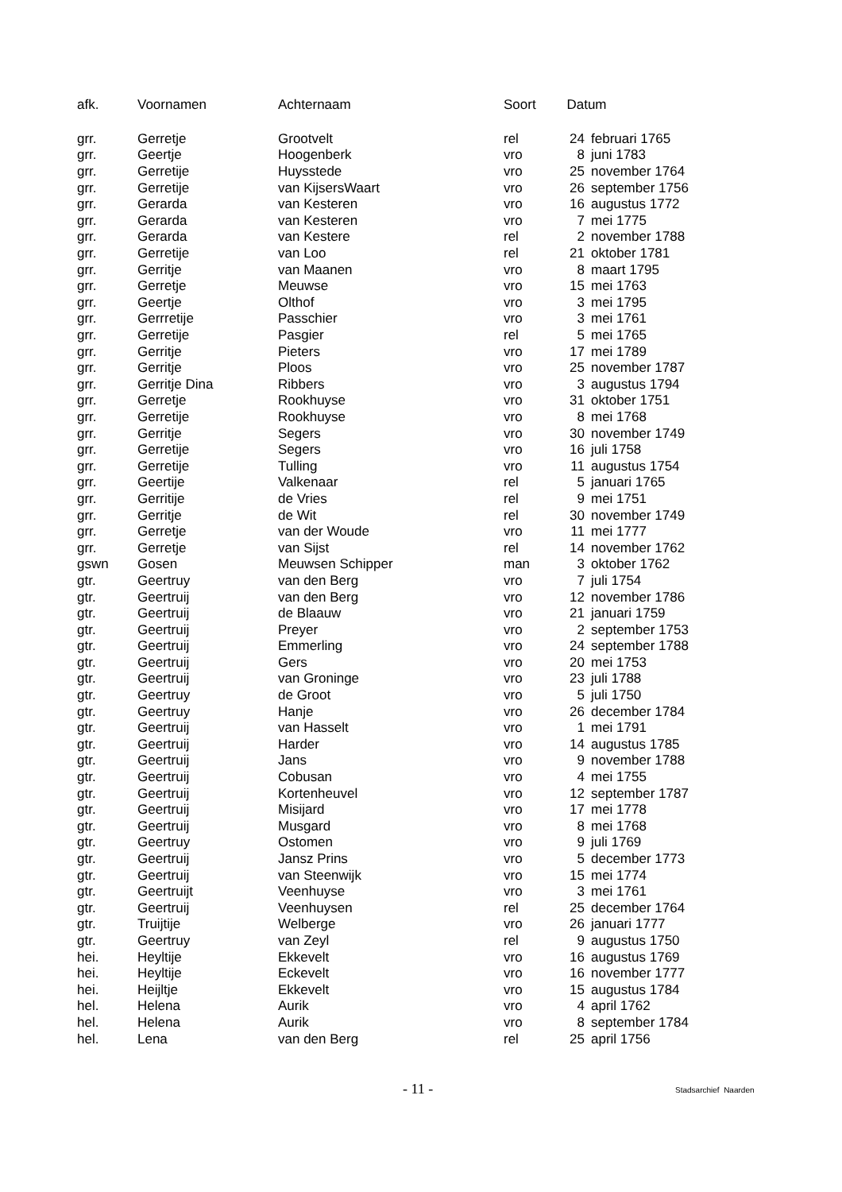| afk. | Voornamen | Achternaam | Soort | Datum | |
| --- | --- | --- | --- | --- | --- |
| grr. | Gerretje | Grootvelt | rel | 24 | februari 1765 |
| grr. | Geertje | Hoogenberk | vro | 8 | juni 1783 |
| grr. | Gerretije | Huysstede | vro | 25 | november 1764 |
| grr. | Gerretije | van KijsersWaart | vro | 26 | september 1756 |
| grr. | Gerarda | van Kesteren | vro | 16 | augustus 1772 |
| grr. | Gerarda | van Kesteren | vro | 7 | mei 1775 |
| grr. | Gerarda | van Kestere | rel | 2 | november 1788 |
| grr. | Gerretije | van Loo | rel | 21 | oktober 1781 |
| grr. | Gerritje | van Maanen | vro | 8 | maart 1795 |
| grr. | Gerretje | Meuwse | vro | 15 | mei 1763 |
| grr. | Geertje | Olthof | vro | 3 | mei 1795 |
| grr. | Gerrretije | Passchier | vro | 3 | mei 1761 |
| grr. | Gerretije | Pasgier | rel | 5 | mei 1765 |
| grr. | Gerritje | Pieters | vro | 17 | mei 1789 |
| grr. | Gerritje | Ploos | vro | 25 | november 1787 |
| grr. | Gerritje Dina | Ribbers | vro | 3 | augustus 1794 |
| grr. | Gerretje | Rookhuyse | vro | 31 | oktober 1751 |
| grr. | Gerretije | Rookhuyse | vro | 8 | mei 1768 |
| grr. | Gerritje | Segers | vro | 30 | november 1749 |
| grr. | Gerretije | Segers | vro | 16 | juli 1758 |
| grr. | Gerretije | Tulling | vro | 11 | augustus 1754 |
| grr. | Geertije | Valkenaar | rel | 5 | januari 1765 |
| grr. | Gerritije | de Vries | rel | 9 | mei 1751 |
| grr. | Gerritje | de Wit | rel | 30 | november 1749 |
| grr. | Gerretje | van der Woude | vro | 11 | mei 1777 |
| grr. | Gerretje | van Sijst | rel | 14 | november 1762 |
| gswn | Gosen | Meuwsen Schipper | man | 3 | oktober 1762 |
| gtr. | Geertruy | van den Berg | vro | 7 | juli 1754 |
| gtr. | Geertruij | van den Berg | vro | 12 | november 1786 |
| gtr. | Geertruij | de Blaauw | vro | 21 | januari 1759 |
| gtr. | Geertruij | Preyer | vro | 2 | september 1753 |
| gtr. | Geertruij | Emmerling | vro | 24 | september 1788 |
| gtr. | Geertruij | Gers | vro | 20 | mei 1753 |
| gtr. | Geertruij | van Groninge | vro | 23 | juli 1788 |
| gtr. | Geertruy | de Groot | vro | 5 | juli 1750 |
| gtr. | Geertruy | Hanje | vro | 26 | december 1784 |
| gtr. | Geertruij | van Hasselt | vro | 1 | mei 1791 |
| gtr. | Geertruij | Harder | vro | 14 | augustus 1785 |
| gtr. | Geertruij | Jans | vro | 9 | november 1788 |
| gtr. | Geertruij | Cobusan | vro | 4 | mei 1755 |
| gtr. | Geertruij | Kortenheuvel | vro | 12 | september 1787 |
| gtr. | Geertruij | Misijard | vro | 17 | mei 1778 |
| gtr. | Geertruij | Musgard | vro | 8 | mei 1768 |
| gtr. | Geertruy | Ostomen | vro | 9 | juli 1769 |
| gtr. | Geertruij | Jansz Prins | vro | 5 | december 1773 |
| gtr. | Geertruij | van Steenwijk | vro | 15 | mei 1774 |
| gtr. | Geertruijt | Veenhuyse | vro | 3 | mei 1761 |
| gtr. | Geertruij | Veenhuysen | rel | 25 | december 1764 |
| gtr. | Truijtije | Welberge | vro | 26 | januari 1777 |
| gtr. | Geertruy | van Zeyl | rel | 9 | augustus 1750 |
| hei. | Heyltije | Ekkevelt | vro | 16 | augustus 1769 |
| hei. | Heyltije | Eckevelt | vro | 16 | november 1777 |
| hei. | Heijltje | Ekkevelt | vro | 15 | augustus 1784 |
| hel. | Helena | Aurik | vro | 4 | april 1762 |
| hel. | Helena | Aurik | vro | 8 | september 1784 |
| hel. | Lena | van den Berg | rel | 25 | april 1756 |
- 11 - Stadsarchief Naarden